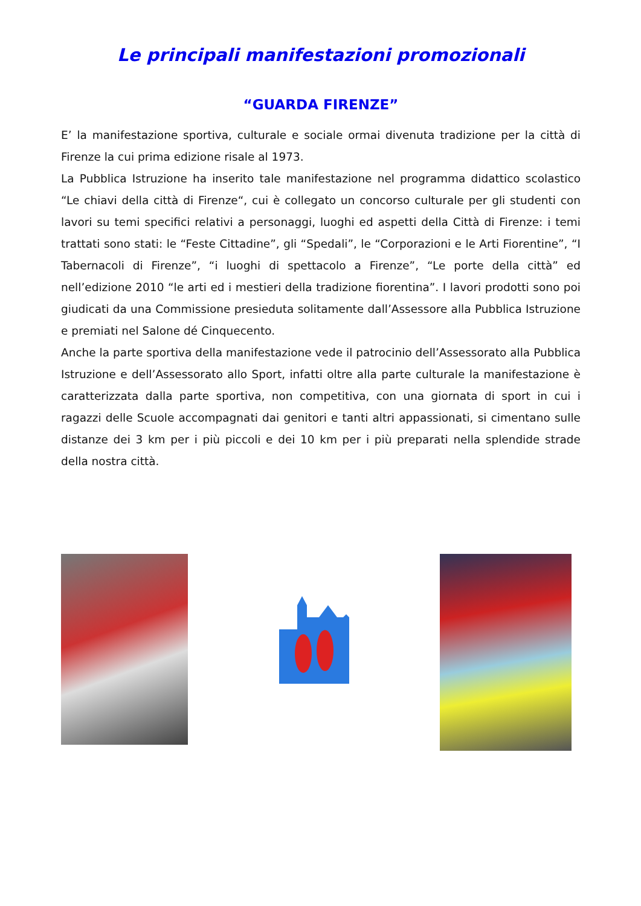Le principali manifestazioni promozionali
“GUARDA FIRENZE”
E’ la manifestazione sportiva, culturale e sociale ormai divenuta tradizione per la città di Firenze la cui prima edizione risale al 1973.
La Pubblica Istruzione ha inserito tale manifestazione nel programma didattico scolastico “Le chiavi della città di Firenze“, cui è collegato un concorso culturale per gli studenti con lavori su temi specifici relativi a personaggi, luoghi ed aspetti della Città di Firenze: i temi trattati sono stati: le “Feste Cittadine”, gli “Spedali”, le “Corporazioni e le Arti Fiorentine”, “I Tabernacoli di Firenze”, “i luoghi di spettacolo a Firenze”, “Le porte della città” ed nell’edizione 2010 “le arti ed i mestieri della tradizione fiorentina”. I lavori prodotti sono poi giudicati da una Commissione presieduta solitamente dall’Assessore alla Pubblica Istruzione e premiati nel Salone dé Cinquecento.
Anche la parte sportiva della manifestazione vede il patrocinio dell’Assessorato alla Pubblica Istruzione e dell’Assessorato allo Sport, infatti oltre alla parte culturale la manifestazione è caratterizzata dalla parte sportiva, non competitiva, con una giornata di sport in cui i ragazzi delle Scuole accompagnati dai genitori e tanti altri appassionati, si cimentano sulle distanze dei 3 km per i più piccoli e dei 10 km per i più preparati nella splendide strade della nostra città.